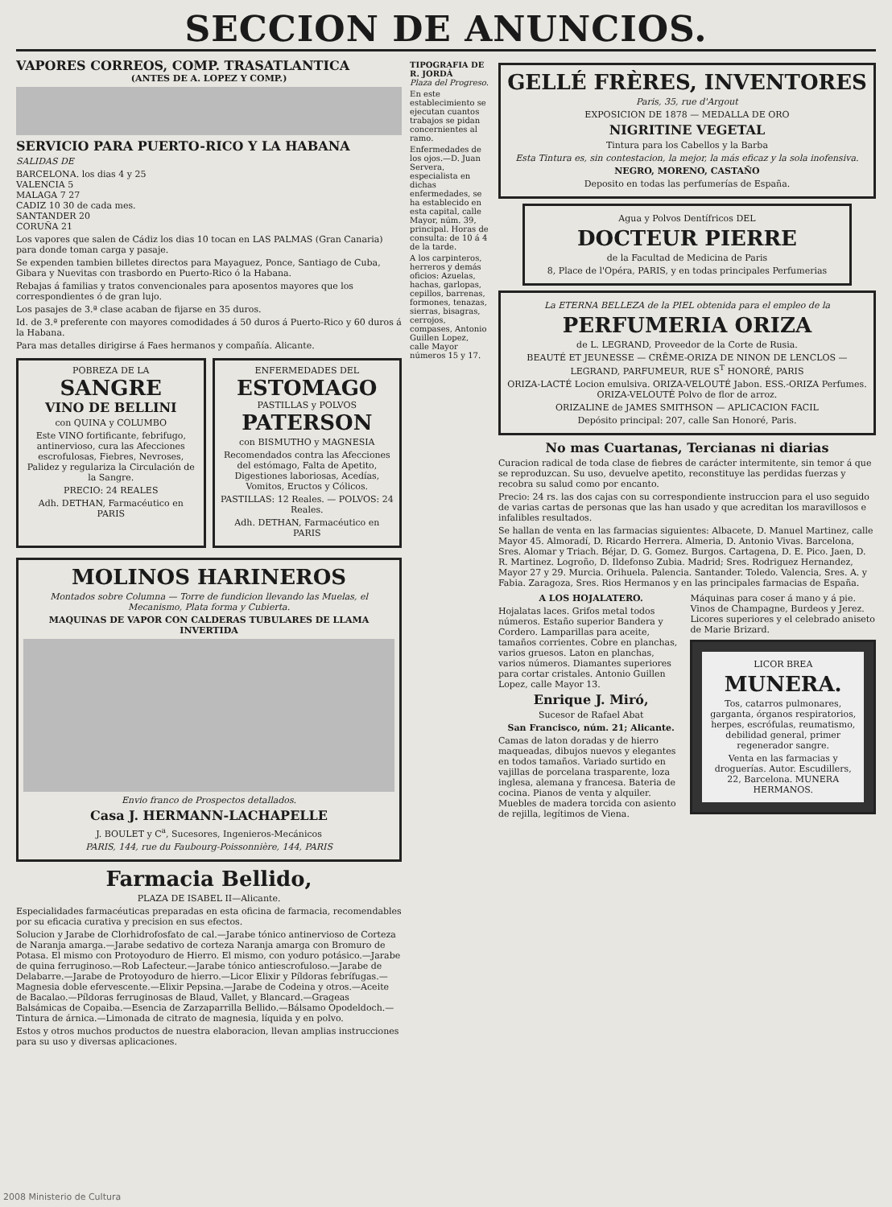SECCION DE ANUNCIOS.
VAPORES CORREOS, COMP. TRASATLANTICA
(ANTES DE A. LOPEZ Y COMP.)
SERVICIO PARA PUERTO-RICO Y LA HABANA
SALIDAS DE
BARCELONA. los dias 4 y 25
VALENCIA 5
MALAGA 7 27
CADIZ 10 30 de cada mes.
SANTANDER 20
CORUÑA 21
Los vapores que salen de Cádiz los dias 10 tocan en LAS PALMAS (Gran Canaria) para donde toman carga y pasaje.
Se expenden tambien billetes directos para Mayaguez, Ponce, Santiago de Cuba, Gibara y Nuevitas con trasbordo en Puerto-Rico ó la Habana.
Rebajas á familias y tratos convencionales para aposentos mayores que los correspondientes ó de gran lujo.
Los pasajes de 3.ª clase acaban de fijarse en 35 duros.
Id. de 3.ª preferente con mayores comodidades á 50 duros á Puerto-Rico y 60 duros á la Habana.
Para mas detalles dirigirse á Faes hermanos y compañía. Alicante.
POBREZA DE LA
SANGRE
VINO DE BELLINI
con QUINA y COLUMBO
Este VINO fortificante, febrifugo, antinervioso, cura las Afecciones escrofulosas, Fiebres, Nevroses, Palidez y regulariza la Circulación de la Sangre.
PRECIO: 24 REALES
Adh. DETHAN, Farmacéutico en PARIS
ENFERMEDADES DEL
ESTOMAGO
PASTILLAS y POLVOS
PATERSON
con BISMUTHO y MAGNESIA
Recomendados contra las Afecciones del estómago, Falta de Apetito, Digestiones laboriosas, Acedías, Vomitos, Eructos y Cólicos.
PASTILLAS: 12 Reales. — POLVOS: 24 Reales.
Adh. DETHAN, Farmacéutico en PARIS
MOLINOS HARINEROS
Montados sobre Columna — Torre de fundicion llevando las Muelas, el Mecanismo, Plata forma y Cubierta.
MAQUINAS DE VAPOR CON CALDERAS TUBULARES DE LLAMA INVERTIDA
Envio franco de Prospectos detallados.
Casa J. HERMANN-LACHAPELLE
J. BOULET y C<sup>a</sup>, Sucesores, Ingenieros-Mecánicos
PARIS, 144, rue du Faubourg-Poissonnière, 144, PARIS
Farmacia Bellido,
PLAZA DE ISABEL II—Alicante.
Especialidades farmacéuticas preparadas en esta oficina de farmacia, recomendables por su eficacia curativa y precision en sus efectos.
Solucion y Jarabe de Clorhidrofosfato de cal.—Jarabe tónico antinervioso de Corteza de Naranja amarga.—Jarabe sedativo de corteza Naranja amarga con Bromuro de Potasa. El mismo con Protoyoduro de Hierro. El mismo, con yoduro potásico.—Jarabe de quina ferruginoso.—Rob Lafecteur.—Jarabe tónico antiescrofuloso.—Jarabe de Delabarre.—Jarabe de Protoyoduro de hierro.—Licor Elixir y Píldoras febrífugas.—Magnesia doble efervescente.—Elixir Pepsina.—Jarabe de Codeina y otros.—Aceite de Bacalao.—Píldoras ferruginosas de Blaud, Vallet, y Blancard.—Grageas Balsámicas de Copaiba.—Esencia de Zarzaparrilla Bellido.—Bálsamo Opodeldoch.—Tintura de árnica.—Limonada de citrato de magnesia, líquida y en polvo.
Estos y otros muchos productos de nuestra elaboracion, llevan amplias instrucciones para su uso y diversas aplicaciones.
TIPOGRAFIA DE R. JORDÁ
Plaza del Progreso.
En este establecimiento se ejecutan cuantos trabajos se pidan concernientes al ramo.
Enfermedades de los ojos.—D. Juan Servera, especialista en dichas enfermedades, se ha establecido en esta capital, calle Mayor, núm. 39, principal. Horas de consulta: de 10 á 4 de la tarde.
A los carpinteros, herreros y demás oficios: Azuelas, hachas, garlopas, cepillos, barrenas, formones, tenazas, sierras, bisagras, cerrojos, compases, Antonio Guillen Lopez, calle Mayor números 15 y 17.
GELLÉ FRÈRES, INVENTORES
Paris, 35, rue d'Argout
EXPOSICION DE 1878 — MEDALLA DE ORO
NIGRITINE VEGETAL
Tintura para los Cabellos y la Barba
Esta Tintura es, sin contestacion, la mejor, la más eficaz y la sola inofensiva.
NEGRO, MORENO, CASTAÑO
Deposito en todas las perfumerías de España.
Agua y Polvos Dentífricos DEL
DOCTEUR PIERRE
de la Facultad de Medicina de Paris
8, Place de l'Opéra, PARIS, y en todas principales Perfumerias
La ETERNA BELLEZA de la PIEL obtenida para el empleo de la
PERFUMERIA ORIZA
de L. LEGRAND, Proveedor de la Corte de Rusia.
BEAUTÉ ET JEUNESSE — CRÊME-ORIZA DE NINON DE LENCLOS — LEGRAND, PARFUMEUR, RUE S<sup>T</sup> HONORÉ, PARIS
ORIZA-LACTÉ Locion emulsiva. ORIZA-VELOUTÉ Jabon. ESS.-ORIZA Perfumes. ORIZA-VELOUTÉ Polvo de flor de arroz.
ORIZALINE de JAMES SMITHSON — APLICACION FACIL
Depósito principal: 207, calle San Honoré, Paris.
No mas Cuartanas, Tercianas ni diarias
Curacion radical de toda clase de fiebres de carácter intermitente, sin temor á que se reproduzcan. Su uso, devuelve apetito, reconstituye las perdidas fuerzas y recobra su salud como por encanto.
Precio: 24 rs. las dos cajas con su correspondiente instruccion para el uso seguido de varias cartas de personas que las han usado y que acreditan los maravillosos e infalibles resultados.
Se hallan de venta en las farmacias siguientes: Albacete, D. Manuel Martinez, calle Mayor 45. Almoradí, D. Ricardo Herrera. Almeria, D. Antonio Vivas. Barcelona, Sres. Alomar y Triach. Béjar, D. G. Gomez. Burgos. Cartagena, D. E. Pico. Jaen, D. R. Martinez. Logroño, D. Ildefonso Zubia. Madrid; Sres. Rodriguez Hernandez, Mayor 27 y 29. Murcia. Orihuela. Palencia. Santander. Toledo. Valencia, Sres. A. y Fabia. Zaragoza, Sres. Rios Hermanos y en las principales farmacias de España.
A LOS HOJALATERO.
Hojalatas laces. Grifos metal todos números. Estaño superior Bandera y Cordero. Lamparillas para aceite, tamaños corrientes. Cobre en planchas, varios gruesos. Laton en planchas, varios números. Diamantes superiores para cortar cristales. Antonio Guillen Lopez, calle Mayor 13.
Enrique J. Miró,
Sucesor de Rafael Abat
San Francisco, núm. 21; Alicante.
Camas de laton doradas y de hierro maqueadas, dibujos nuevos y elegantes en todos tamaños. Variado surtido en vajillas de porcelana trasparente, loza inglesa, alemana y francesa. Bateria de cocina. Pianos de venta y alquiler. Muebles de madera torcida con asiento de rejilla, legítimos de Viena.
Máquinas para coser á mano y á pie. Vinos de Champagne, Burdeos y Jerez. Licores superiores y el celebrado aniseto de Marie Brizard.
LICOR BREA
MUNERA.
Tos, catarros pulmonares, garganta, órganos respiratorios, herpes, escrófulas, reumatismo, debilidad general, primer regenerador sangre.
Venta en las farmacias y droguerías. Autor. Escudillers, 22, Barcelona. MUNERA HERMANOS.
2008 Ministerio de Cultura